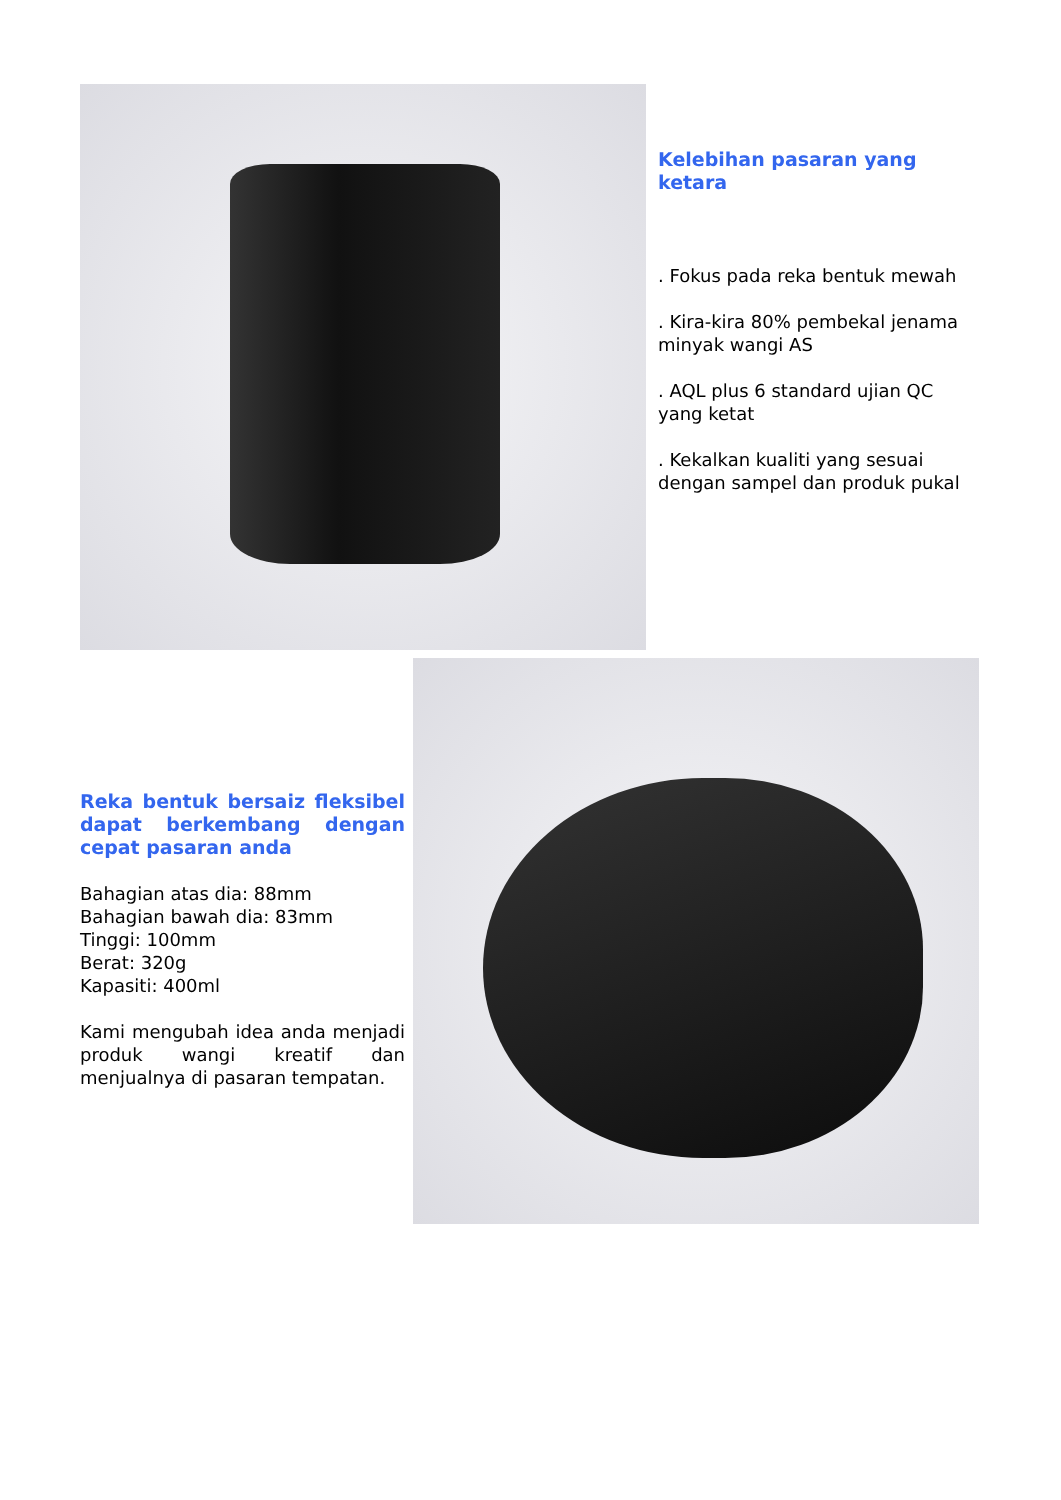Kelebihan pasaran yang ketara
. Fokus pada reka bentuk mewah
. Kira-kira 80% pembekal jenama minyak wangi AS
. AQL plus 6 standard ujian QC yang ketat
. Kekalkan kualiti yang sesuai dengan sampel dan produk pukal
Reka bentuk bersaiz fleksibel dapat berkembang dengan cepat pasaran anda
Bahagian atas dia: 88mm
Bahagian bawah dia: 83mm
Tinggi: 100mm
Berat: 320g
Kapasiti: 400ml
Kami mengubah idea anda menjadi produk wangi kreatif dan menjualnya di pasaran tempatan.